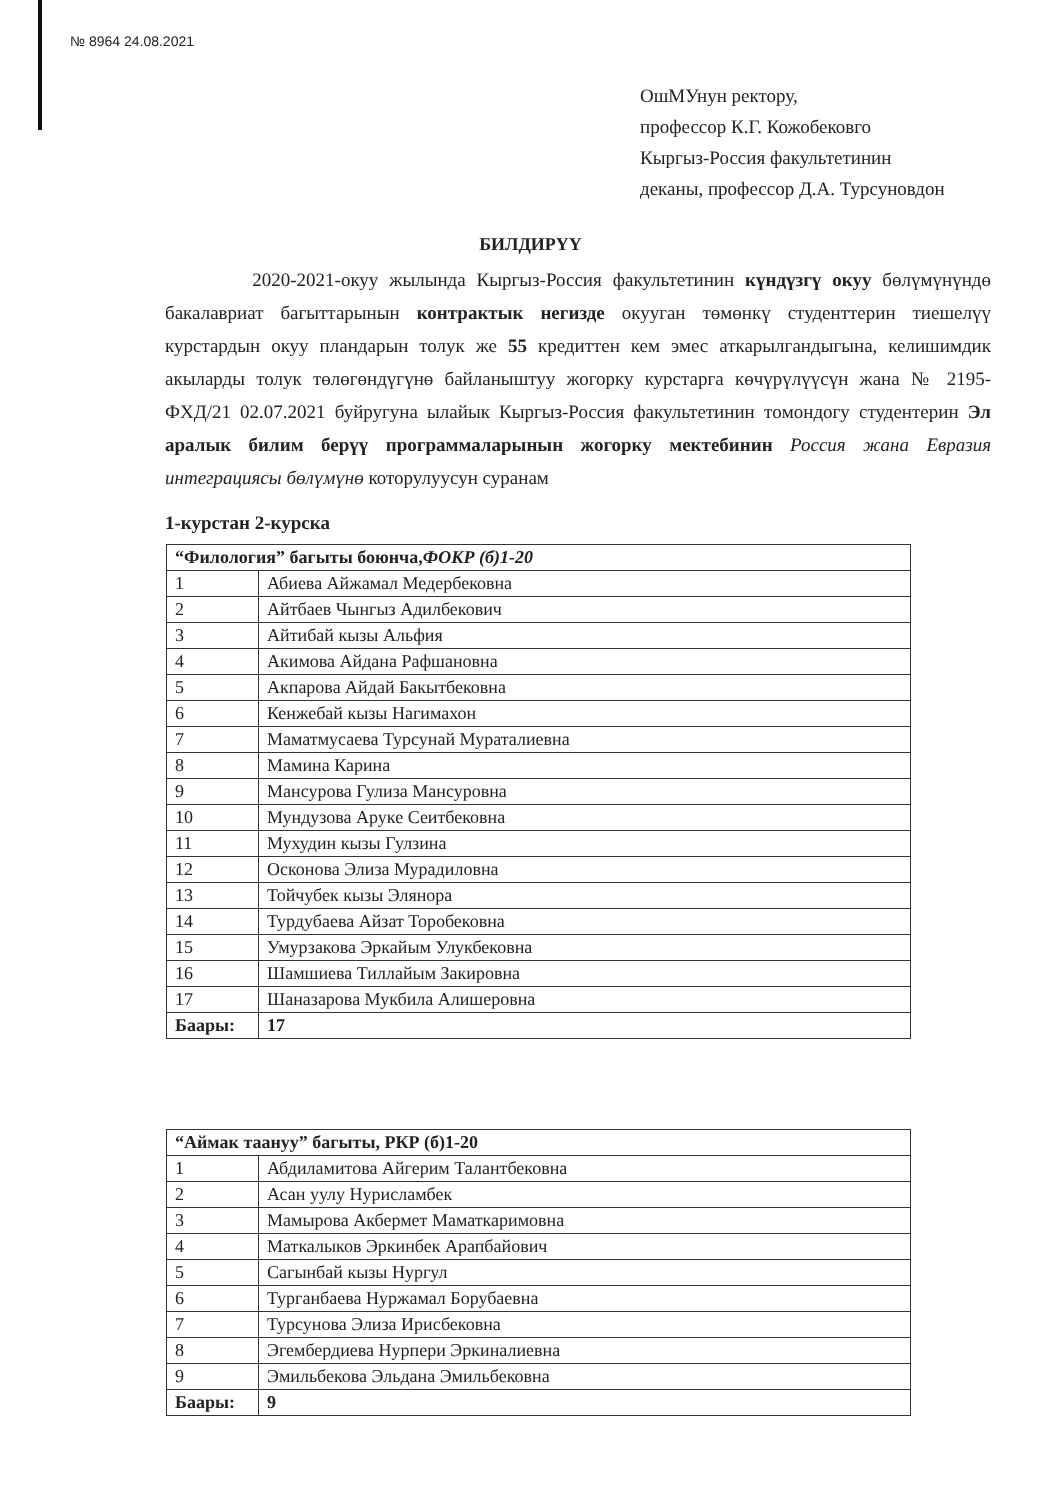№ 8964 24.08.2021
ОшМУнун ректору,
профессор К.Г. Кожобековго
Кыргыз-Россия факультетинин
деканы, профессор Д.А. Турсуновдон
БИЛДИРҮҮ
2020-2021-окуу жылында Кыргыз-Россия факультетинин күндүзгү окуу бөлүмүнүндө бакалавриат багыттарынын контрактык негизде окууган төмөнкү студенттерин тиешелүү курстардын окуу пландарын толук же 55 кредиттен кем эмес аткарылгандыгына, келишимдик акыларды толук төлөгөндүгүнө байланыштуу жогорку курстарга көчүрүлүүсүн жана № 2195-ФХД/21 02.07.2021 буйругуна ылайык Кыргыз-Россия факультетинин тoмондогу студентерин Эл аралык билим берүү программаларынын жогорку мектебинин Россия жана Евразия интеграциясы бөлүмүнө которулуусун суранам
1-курстан 2-курска
| “Филология” багыты боюнча, ФОКР (б)1-20 | |
| 1 | Абиева Айжамал Медербековна |
| 2 | Айтбаев Чынгыз Адилбекович |
| 3 | Айтибай кызы Альфия |
| 4 | Акимова Айдана Рафшановна |
| 5 | Акпарова Айдай Бакытбековна |
| 6 | Кенжебай кызы Нагимахон |
| 7 | Маматмусаева Турсунай Мураталиевна |
| 8 | Мамина Карина |
| 9 | Мансурова Гулиза Мансуровна |
| 10 | Мундузова Аруке Сеитбековна |
| 11 | Мухудин кызы Гулзина |
| 12 | Осконова Элиза Мурадиловна |
| 13 | Тойчубек кызы Элянора |
| 14 | Турдубаева Айзат Торобековна |
| 15 | Умурзакова Эркайым Улукбековна |
| 16 | Шамшиева Тиллайым Закировна |
| 17 | Шаназарова Мукбила Алишеровна |
| Баары: | 17 |
| “Аймак таануу” багыты, РКР (б)1-20 | |
| 1 | Абдиламитова Айгерим Талантбековна |
| 2 | Асан уулу Нурисламбек |
| 3 | Мамырова Акбермет Маматкаримовна |
| 4 | Маткалыков Эркинбек Арапбайович |
| 5 | Сагынбай кызы Нургул |
| 6 | Турганбаева Нуржамал Борубаевна |
| 7 | Турсунова Элиза Ирисбековна |
| 8 | Эгембердиева Нурпери Эркиналиевна |
| 9 | Эмильбекова Эльдана Эмильбековна |
| Баары: | 9 |